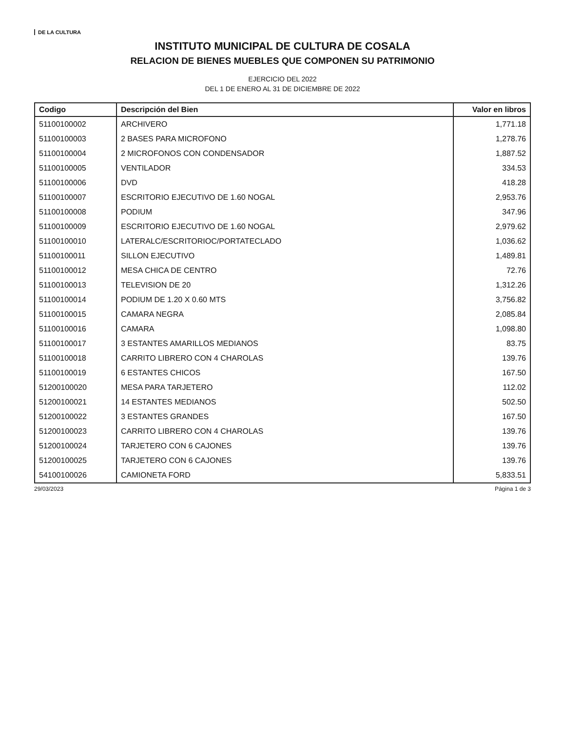DE LA CULTURA
INSTITUTO MUNICIPAL DE CULTURA DE COSALA
RELACION DE BIENES MUEBLES QUE COMPONEN SU PATRIMONIO
EJERCICIO DEL 2022
DEL 1 DE ENERO AL 31 DE DICIEMBRE DE 2022
| Codigo | Descripción del Bien | Valor en libros |
| --- | --- | --- |
| 51100100002 | ARCHIVERO | 1,771.18 |
| 51100100003 | 2 BASES PARA MICROFONO | 1,278.76 |
| 51100100004 | 2 MICROFONOS CON CONDENSADOR | 1,887.52 |
| 51100100005 | VENTILADOR | 334.53 |
| 51100100006 | DVD | 418.28 |
| 51100100007 | ESCRITORIO EJECUTIVO DE 1.60 NOGAL | 2,953.76 |
| 51100100008 | PODIUM | 347.96 |
| 51100100009 | ESCRITORIO EJECUTIVO DE 1.60 NOGAL | 2,979.62 |
| 51100100010 | LATERALC/ESCRITORIOC/PORTATECLADO | 1,036.62 |
| 51100100011 | SILLON EJECUTIVO | 1,489.81 |
| 51100100012 | MESA CHICA DE CENTRO | 72.76 |
| 51100100013 | TELEVISION DE 20 | 1,312.26 |
| 51100100014 | PODIUM DE 1.20 X 0.60 MTS | 3,756.82 |
| 51100100015 | CAMARA NEGRA | 2,085.84 |
| 51100100016 | CAMARA | 1,098.80 |
| 51100100017 | 3 ESTANTES AMARILLOS MEDIANOS | 83.75 |
| 51100100018 | CARRITO LIBRERO CON 4 CHAROLAS | 139.76 |
| 51100100019 | 6 ESTANTES CHICOS | 167.50 |
| 51200100020 | MESA PARA TARJETERO | 112.02 |
| 51200100021 | 14 ESTANTES MEDIANOS | 502.50 |
| 51200100022 | 3 ESTANTES GRANDES | 167.50 |
| 51200100023 | CARRITO LIBRERO CON 4 CHAROLAS | 139.76 |
| 51200100024 | TARJETERO CON 6 CAJONES | 139.76 |
| 51200100025 | TARJETERO CON 6 CAJONES | 139.76 |
| 54100100026 | CAMIONETA FORD | 5,833.51 |
29/03/2023 Página 1 de 3